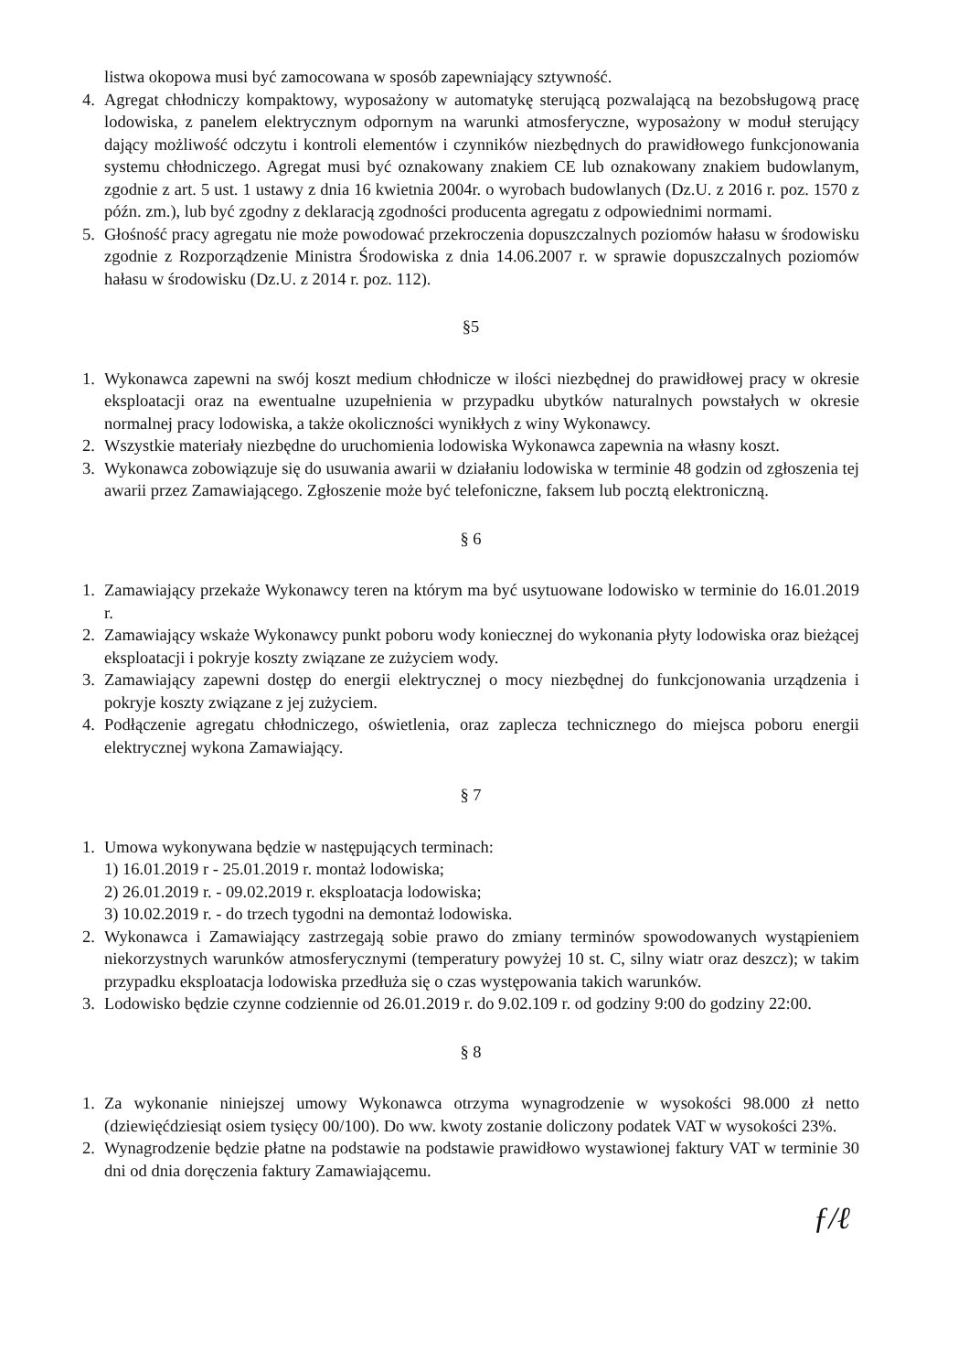listwa okopowa musi być zamocowana w sposób zapewniający sztywność.
4. Agregat chłodniczy kompaktowy, wyposażony w automatykę sterującą pozwalającą na bezobsługową pracę lodowiska, z panelem elektrycznym odpornym na warunki atmosferyczne, wyposażony w moduł sterujący dający możliwość odczytu i kontroli elementów i czynników niezbędnych do prawidłowego funkcjonowania systemu chłodniczego. Agregat musi być oznakowany znakiem CE lub oznakowany znakiem budowlanym, zgodnie z art. 5 ust. 1 ustawy z dnia 16 kwietnia 2004r. o wyrobach budowlanych (Dz.U. z 2016 r. poz. 1570 z późn. zm.), lub być zgodny z deklaracją zgodności producenta agregatu z odpowiednimi normami.
5. Głośność pracy agregatu nie może powodować przekroczenia dopuszczalnych poziomów hałasu w środowisku zgodnie z Rozporządzenie Ministra Środowiska z dnia 14.06.2007 r. w sprawie dopuszczalnych poziomów hałasu w środowisku (Dz.U. z 2014 r. poz. 112).
§5
1. Wykonawca zapewni na swój koszt medium chłodnicze w ilości niezbędnej do prawidłowej pracy w okresie eksploatacji oraz na ewentualne uzupełnienia w przypadku ubytków naturalnych powstałych w okresie normalnej pracy lodowiska, a także okoliczności wynikłych z winy Wykonawcy.
2. Wszystkie materiały niezbędne do uruchomienia lodowiska Wykonawca zapewnia na własny koszt.
3. Wykonawca zobowiązuje się do usuwania awarii w działaniu lodowiska w terminie 48 godzin od zgłoszenia tej awarii przez Zamawiającego. Zgłoszenie może być telefoniczne, faksem lub pocztą elektroniczną.
§ 6
1. Zamawiający przekaże Wykonawcy teren na którym ma być usytuowane lodowisko w terminie do 16.01.2019 r.
2. Zamawiający wskaże Wykonawcy punkt poboru wody koniecznej do wykonania płyty lodowiska oraz bieżącej eksploatacji i pokryje koszty związane ze zużyciem wody.
3. Zamawiający zapewni dostęp do energii elektrycznej o mocy niezbędnej do funkcjonowania urządzenia i pokryje koszty związane z jej zużyciem.
4. Podłączenie agregatu chłodniczego, oświetlenia, oraz zaplecza technicznego do miejsca poboru energii elektrycznej wykona Zamawiający.
§ 7
1. Umowa wykonywana będzie w następujących terminach:
1) 16.01.2019 r - 25.01.2019 r. montaż lodowiska;
2) 26.01.2019 r. - 09.02.2019 r. eksploatacja lodowiska;
3) 10.02.2019 r. - do trzech tygodni na demontaż lodowiska.
2. Wykonawca i Zamawiający zastrzegają sobie prawo do zmiany terminów spowodowanych wystąpieniem niekorzystnych warunków atmosferycznymi (temperatury powyżej 10 st. C, silny wiatr oraz deszcz); w takim przypadku eksploatacja lodowiska przedłuża się o czas występowania takich warunków.
3. Lodowisko będzie czynne codziennie od 26.01.2019 r. do 9.02.109 r. od godziny 9:00 do godziny 22:00.
§ 8
1. Za wykonanie niniejszej umowy Wykonawca otrzyma wynagrodzenie w wysokości 98.000 zł netto (dziewięćdziesiąt osiem tysięcy 00/100). Do ww. kwoty zostanie doliczony podatek VAT w wysokości 23%.
2. Wynagrodzenie będzie płatne na podstawie na podstawie prawidłowo wystawionej faktury VAT w terminie 30 dni od dnia doręczenia faktury Zamawiającemu.
ƒ/ℓ